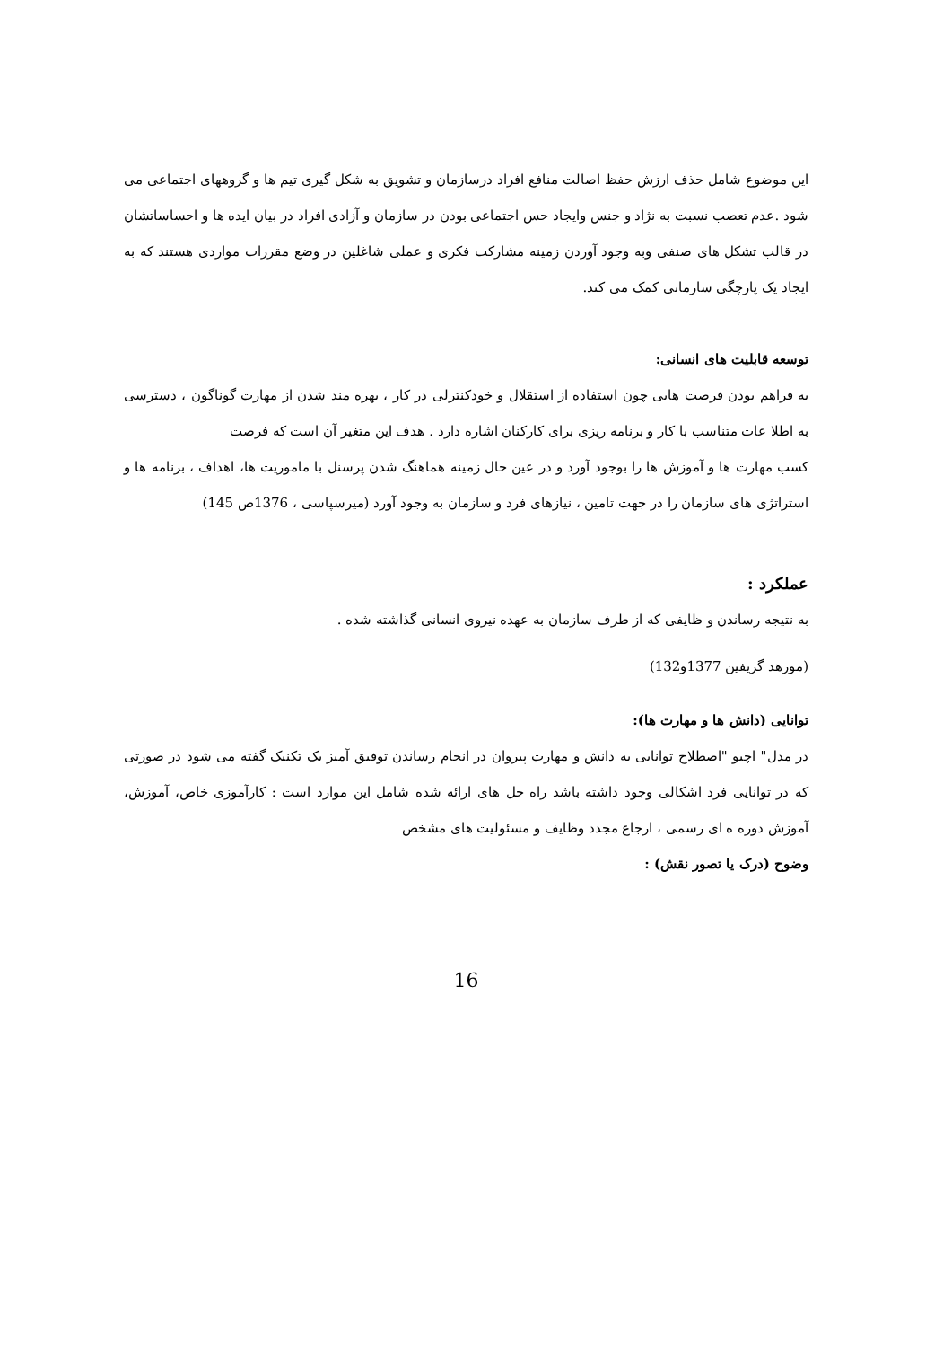این موضوع شامل حذف ارزش حفظ اصالت منافع افراد درسازمان و تشویق به شکل گیری تیم ها و گروههای اجتماعی می شود .عدم تعصب نسبت به نژاد و جنس وایجاد حس اجتماعی بودن در سازمان و آزادی افراد در بیان ایده ها و احساساتشان در قالب تشکل های صنفی وبه وجود آوردن زمینه مشارکت فکری و عملی شاغلین در وضع مقررات مواردی هستند که به ایجاد یک پارچگی سازمانی کمک می کند.
توسعه قابلیت های انسانی:
به فراهم بودن فرصت هایی چون استفاده از استقلال و خودکنترلی در کار ، بهره مند شدن از مهارت گوناگون ، دسترسی به اطلا عات متناسب با کار و برنامه ریزی برای کارکنان اشاره دارد . هدف این متغیر آن است که فرصت
کسب مهارت ها و آموزش ها را بوجود آورد و در عین حال زمینه هماهنگ شدن پرسنل با ماموریت ها، اهداف ، برنامه ها و استراتژی های سازمان را در جهت تامین ، نیازهای فرد و سازمان به وجود آورد (میرسپاسی ، 1376ص 145)
عملکرد :
به نتیجه رساندن و ظایفی که از طرف سازمان به عهده نیروی انسانی گذاشته شده .
(مورهد گریفین 1377و132)
توانایی (دانش ها و مهارت ها):
در مدل" اچیو "اصطلاح توانایی به دانش و مهارت پیروان در انجام رساندن توفیق آمیز یک تکنیک گفته می شود در صورتی که در توانایی فرد اشکالی وجود داشته باشد راه حل های ارائه شده شامل این موارد است : کارآموزی خاص، آموزش، آموزش دوره ه ای رسمی ، ارجاع مجدد وظایف و مسئولیت های مشخص
وضوح (درک یا تصور نقش) :
16